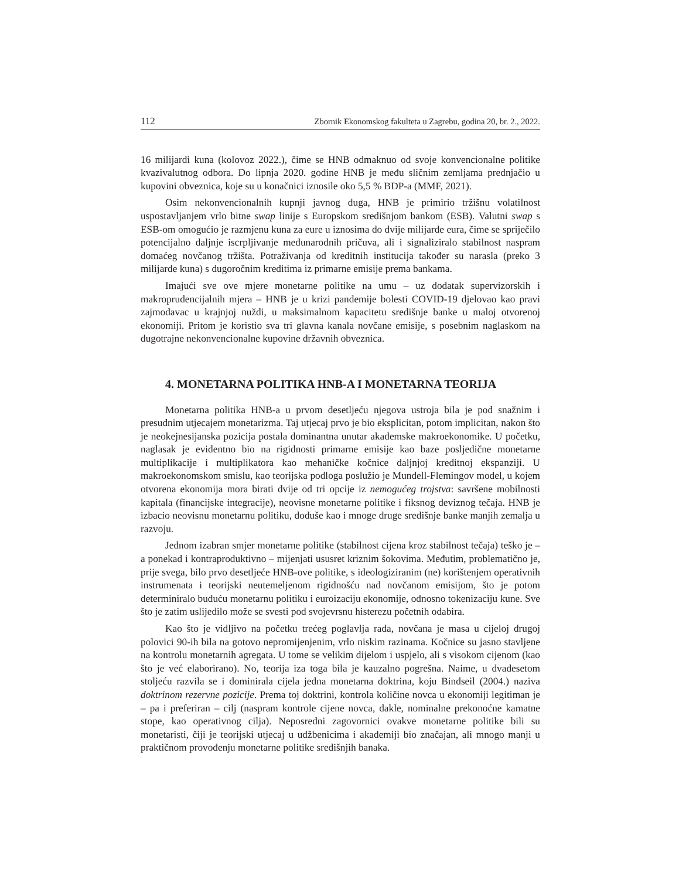112 Zbornik Ekonomskog fakulteta u Zagrebu, godina 20, br. 2., 2022.
16 milijardi kuna (kolovoz 2022.), čime se HNB odmaknuo od svoje konvencionalne politike kvazivalutnog odbora. Do lipnja 2020. godine HNB je među sličnim zemljama prednjačio u kupovini obveznica, koje su u konačnici iznosile oko 5,5 % BDP-a (MMF, 2021).
Osim nekonvencionalnih kupnji javnog duga, HNB je primirio tržišnu volatilnost uspostavljanjem vrlo bitne swap linije s Europskom središnjom bankom (ESB). Valutni swap s ESB-om omogućio je razmjenu kuna za eure u iznosima do dvije milijarde eura, čime se spriječilo potencijalno daljnje iscrpljivanje međunarodnih pričuva, ali i signaliziralo stabilnost naspram domaćeg novčanog tržišta. Potraživanja od kreditnih institucija također su narasla (preko 3 milijarde kuna) s dugoročnim kreditima iz primarne emisije prema bankama.
Imajući sve ove mjere monetarne politike na umu – uz dodatak supervizorskih i makroprudencijalnih mjera – HNB je u krizi pandemije bolesti COVID-19 djelovao kao pravi zajmodavac u krajnjoj nuždi, u maksimalnom kapacitetu središnje banke u maloj otvorenoj ekonomiji. Pritom je koristio sva tri glavna kanala novčane emisije, s posebnim naglaskom na dugotrajne nekonvencionalne kupovine državnih obveznica.
4. MONETARNA POLITIKA HNB-A I MONETARNA TEORIJA
Monetarna politika HNB-a u prvom desetljeću njegova ustroja bila je pod snažnim i presudnim utjecajem monetarizma. Taj utjecaj prvo je bio eksplicitan, potom implicitan, nakon što je neokejnesijanska pozicija postala dominantna unutar akademske makroekonomike. U početku, naglasak je evidentno bio na rigidnosti primarne emisije kao baze posljedične monetarne multiplikacije i multiplikatora kao mehaničke kočnice daljnjoj kreditnoj ekspanziji. U makroekonomskom smislu, kao teorijska podloga poslužio je Mundell-Flemingov model, u kojem otvorena ekonomija mora birati dvije od tri opcije iz nemogućeg trojstva: savršene mobilnosti kapitala (financijske integracije), neovisne monetarne politike i fiksnog deviznog tečaja. HNB je izbacio neovisnu monetarnu politiku, doduše kao i mnoge druge središnje banke manjih zemalja u razvoju.
Jednom izabran smjer monetarne politike (stabilnost cijena kroz stabilnost tečaja) teško je – a ponekad i kontraproduktivno – mijenjati ususret kriznim šokovima. Međutim, problematično je, prije svega, bilo prvo desetljeće HNB-ove politike, s ideologiziranim (ne) korištenjem operativnih instrumenata i teorijski neutemeljenom rigidnošću nad novčanom emisijom, što je potom determiniralo buduću monetarnu politiku i euroizaciju ekonomije, odnosno tokenizaciju kune. Sve što je zatim uslijedilo može se svesti pod svojevrsnu histerezu početnih odabira.
Kao što je vidljivo na početku trećeg poglavlja rada, novčana je masa u cijeloj drugoj polovici 90-ih bila na gotovo nepromijenjenim, vrlo niskim razinama. Kočnice su jasno stavljene na kontrolu monetarnih agregata. U tome se velikim dijelom i uspjelo, ali s visokom cijenom (kao što je već elaborirano). No, teorija iza toga bila je kauzalno pogrešna. Naime, u dvadesetom stoljeću razvila se i dominirala cijela jedna monetarna doktrina, koju Bindseil (2004.) naziva doktrinom rezervne pozicije. Prema toj doktrini, kontrola količine novca u ekonomiji legitiman je – pa i preferiran – cilj (naspram kontrole cijene novca, dakle, nominalne prekonoćne kamatne stope, kao operativnog cilja). Neposredni zagovornici ovakve monetarne politike bili su monetaristi, čiji je teorijski utjecaj u udžbenicima i akademiji bio značajan, ali mnogo manji u praktičnom provođenju monetarne politike središnjih banaka.